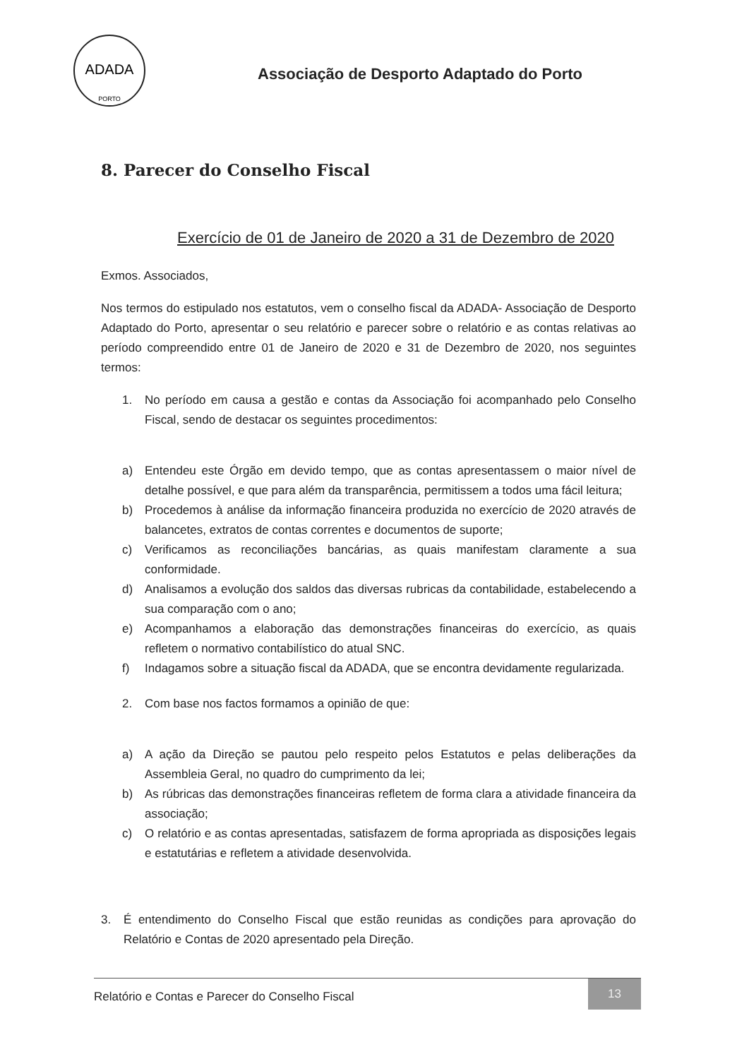ADADA
PORTO
Associação de Desporto Adaptado do Porto
8. Parecer do Conselho Fiscal
Exercício de 01 de Janeiro de 2020 a 31 de Dezembro de 2020
Exmos. Associados,
Nos termos do estipulado nos estatutos, vem o conselho fiscal da ADADA- Associação de Desporto Adaptado do Porto, apresentar o seu relatório e parecer sobre o relatório e as contas relativas ao período compreendido entre 01 de Janeiro de 2020 e 31 de Dezembro de 2020, nos seguintes termos:
1. No período em causa a gestão e contas da Associação foi acompanhado pelo Conselho Fiscal, sendo de destacar os seguintes procedimentos:
a) Entendeu este Órgão em devido tempo, que as contas apresentassem o maior nível de detalhe possível, e que para além da transparência, permitissem a todos uma fácil leitura;
b) Procedemos à análise da informação financeira produzida no exercício de 2020 através de balancetes, extratos de contas correntes e documentos de suporte;
c) Verificamos as reconciliações bancárias, as quais manifestam claramente a sua conformidade.
d) Analisamos a evolução dos saldos das diversas rubricas da contabilidade, estabelecendo a sua comparação com o ano;
e) Acompanhamos a elaboração das demonstrações financeiras do exercício, as quais refletem o normativo contabilístico do atual SNC.
f) Indagamos sobre a situação fiscal da ADADA, que se encontra devidamente regularizada.
2. Com base nos factos formamos a opinião de que:
a) A ação da Direção se pautou pelo respeito pelos Estatutos e pelas deliberações da Assembleia Geral, no quadro do cumprimento da lei;
b) As rúbricas das demonstrações financeiras refletem de forma clara a atividade financeira da associação;
c) O relatório e as contas apresentadas, satisfazem de forma apropriada as disposições legais e estatutárias e refletem a atividade desenvolvida.
3. É entendimento do Conselho Fiscal que estão reunidas as condições para aprovação do Relatório e Contas de 2020 apresentado pela Direção.
Relatório e Contas e Parecer do Conselho Fiscal 13